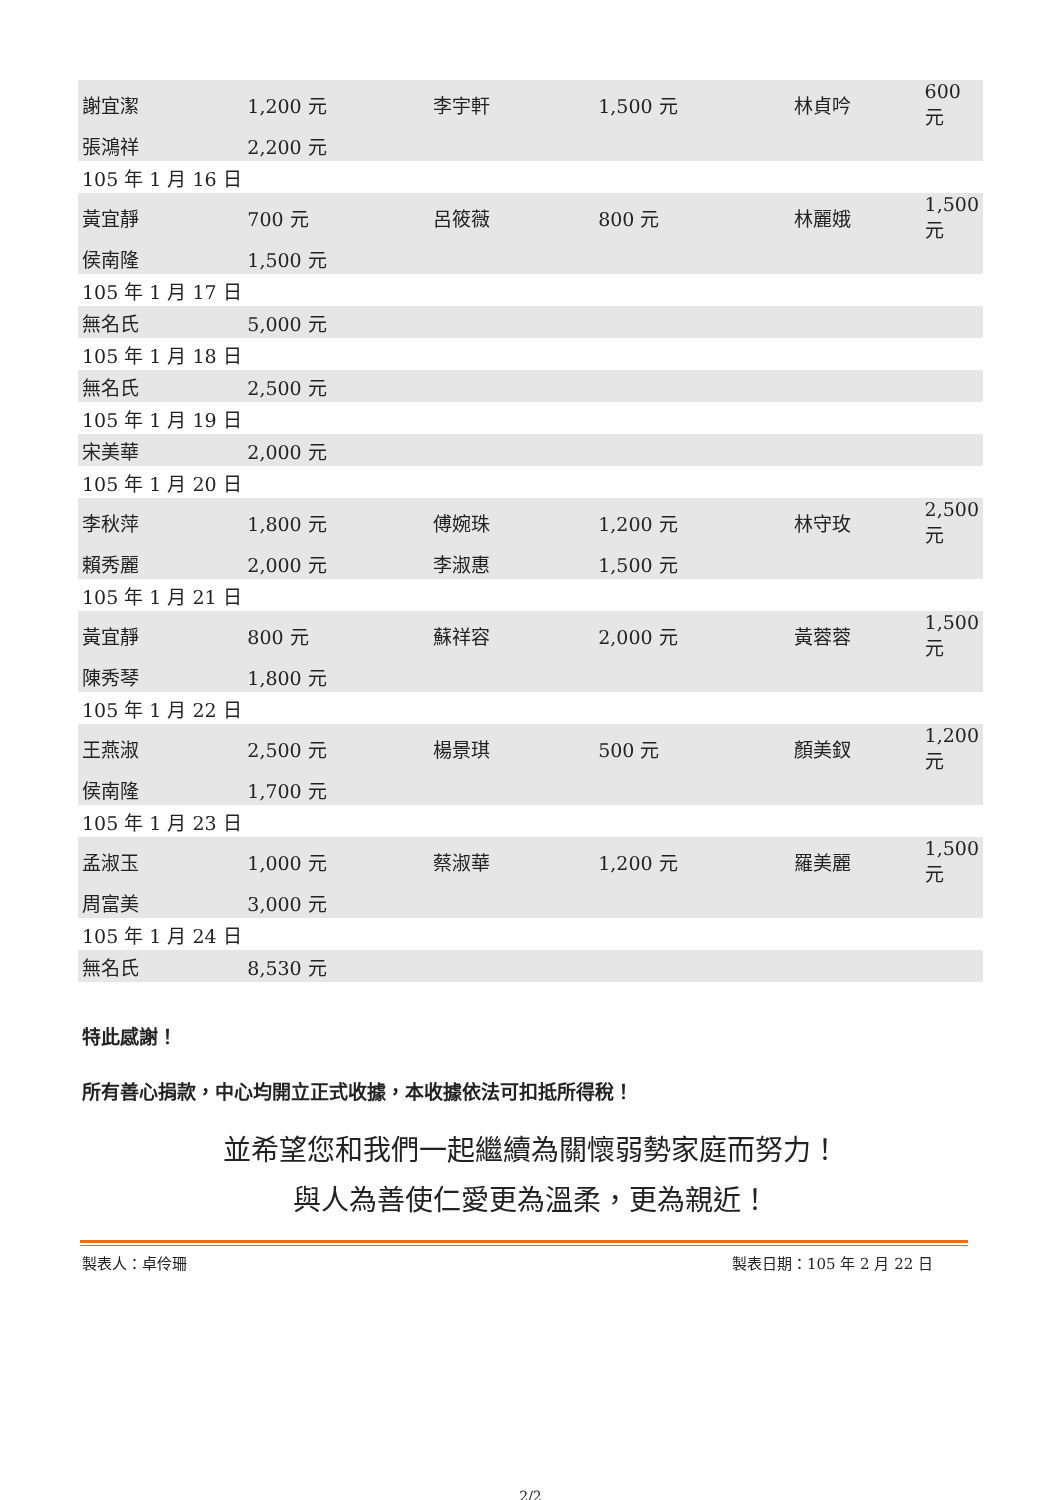| 謝宜潔 | 1,200 元 | 李宇軒 | 1,500 元 | 林貞吟 | 600 元 |
| 張鴻祥 | 2,200 元 | | | | |
| 105 年 1 月 16 日 | | | | | |
| 黃宜靜 | 700 元 | 呂筱薇 | 800 元 | 林麗娥 | 1,500 元 |
| 侯南隆 | 1,500 元 | | | | |
| 105 年 1 月 17 日 | | | | | |
| 無名氏 | 5,000 元 | | | | |
| 105 年 1 月 18 日 | | | | | |
| 無名氏 | 2,500 元 | | | | |
| 105 年 1 月 19 日 | | | | | |
| 宋美華 | 2,000 元 | | | | |
| 105 年 1 月 20 日 | | | | | |
| 李秋萍 | 1,800 元 | 傅婉珠 | 1,200 元 | 林守玫 | 2,500 元 |
| 賴秀麗 | 2,000 元 | 李淑惠 | 1,500 元 | | |
| 105 年 1 月 21 日 | | | | | |
| 黃宜靜 | 800 元 | 蘇祥容 | 2,000 元 | 黃蓉蓉 | 1,500 元 |
| 陳秀琴 | 1,800 元 | | | | |
| 105 年 1 月 22 日 | | | | | |
| 王燕淑 | 2,500 元 | 楊景琪 | 500 元 | 顏美釵 | 1,200 元 |
| 侯南隆 | 1,700 元 | | | | |
| 105 年 1 月 23 日 | | | | | |
| 孟淑玉 | 1,000 元 | 蔡淑華 | 1,200 元 | 羅美麗 | 1,500 元 |
| 周富美 | 3,000 元 | | | | |
| 105 年 1 月 24 日 | | | | | |
| 無名氏 | 8,530 元 | | | | |
特此感謝！
所有善心捐款，中心均開立正式收據，本收據依法可扣抵所得稅！
並希望您和我們一起繼續為關懷弱勢家庭而努力！
與人為善使仁愛更為溫柔，更為親近！
製表人：卓伶珊 製表日期：105 年 2 月 22 日
2/2